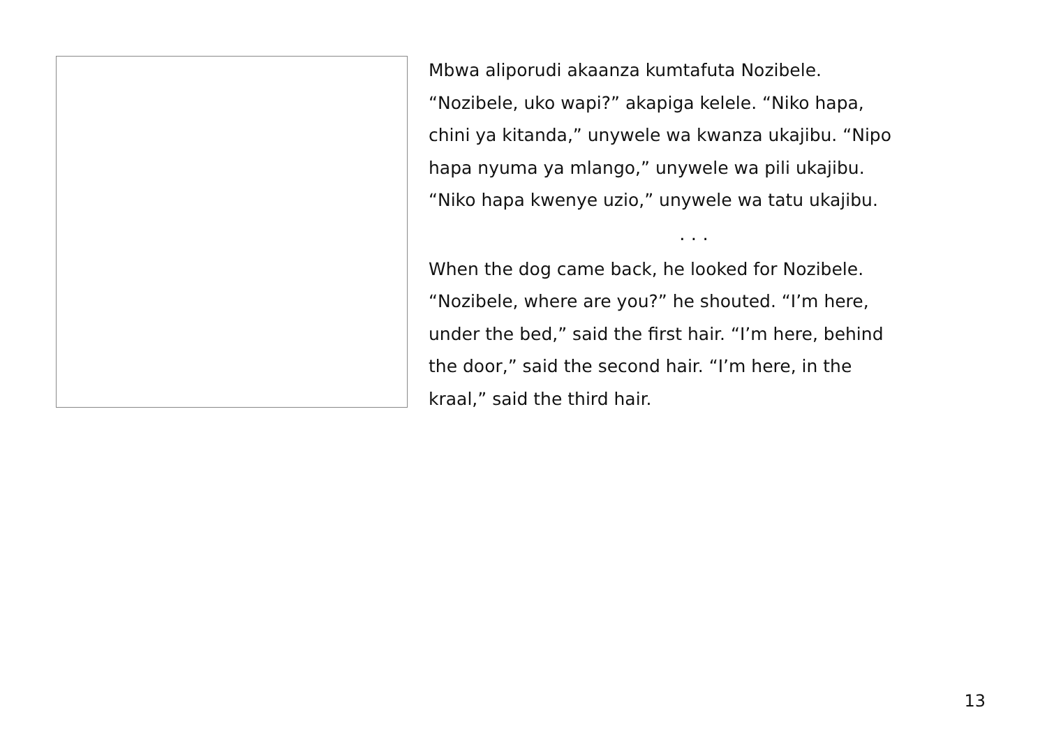Mbwa aliporudi akaanza kumtafuta Nozibele.
“Nozibele, uko wapi?” akapiga kelele. “Niko hapa,
chini ya kitanda,” unywele wa kwanza ukajibu. “Nipo
hapa nyuma ya mlango,” unywele wa pili ukajibu.
“Niko hapa kwenye uzio,” unywele wa tatu ukajibu.
. . .
When the dog came back, he looked for Nozibele.
“Nozibele, where are you?” he shouted. “I’m here,
under the bed,” said the first hair. “I’m here, behind
the door,” said the second hair. “I’m here, in the
kraal,” said the third hair.
13